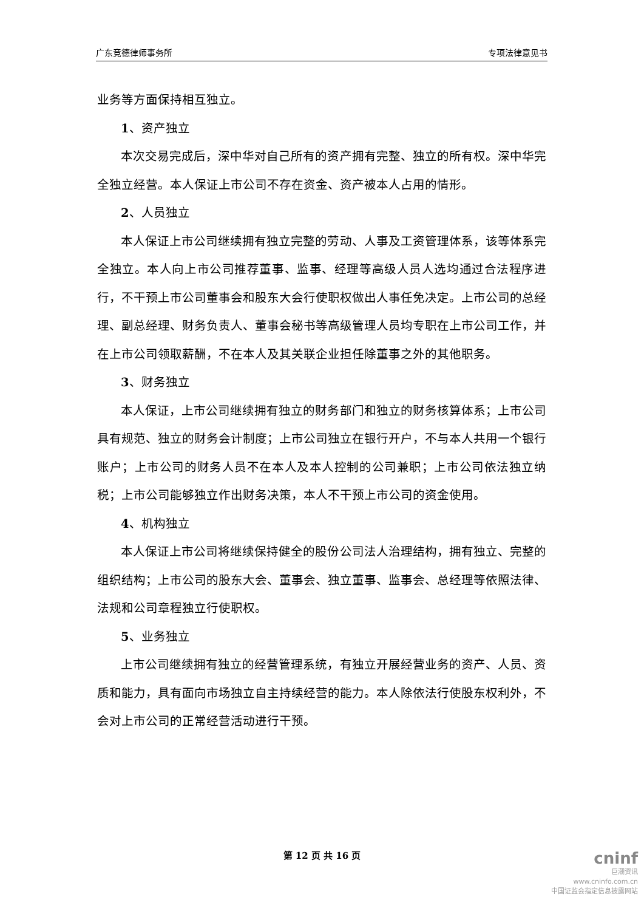广东竞德律师事务所 专项法律意见书
业务等方面保持相互独立。
1、资产独立
本次交易完成后，深中华对自己所有的资产拥有完整、独立的所有权。深中华完全独立经营。本人保证上市公司不存在资金、资产被本人占用的情形。
2、人员独立
本人保证上市公司继续拥有独立完整的劳动、人事及工资管理体系，该等体系完全独立。本人向上市公司推荐董事、监事、经理等高级人员人选均通过合法程序进行，不干预上市公司董事会和股东大会行使职权做出人事任免决定。上市公司的总经理、副总经理、财务负责人、董事会秘书等高级管理人员均专职在上市公司工作，并在上市公司领取薪酬，不在本人及其关联企业担任除董事之外的其他职务。
3、财务独立
本人保证，上市公司继续拥有独立的财务部门和独立的财务核算体系；上市公司具有规范、独立的财务会计制度；上市公司独立在银行开户，不与本人共用一个银行账户；上市公司的财务人员不在本人及本人控制的公司兼职；上市公司依法独立纳税；上市公司能够独立作出财务决策，本人不干预上市公司的资金使用。
4、机构独立
本人保证上市公司将继续保持健全的股份公司法人治理结构，拥有独立、完整的组织结构；上市公司的股东大会、董事会、独立董事、监事会、总经理等依照法律、法规和公司章程独立行使职权。
5、业务独立
上市公司继续拥有独立的经营管理系统，有独立开展经营业务的资产、人员、资质和能力，具有面向市场独立自主持续经营的能力。本人除依法行使股东权利外，不会对上市公司的正常经营活动进行干预。
第 12 页 共 16 页
cninf
巨潮资讯
www.cninfo.com.cn
中国证监会指定信息披露网站